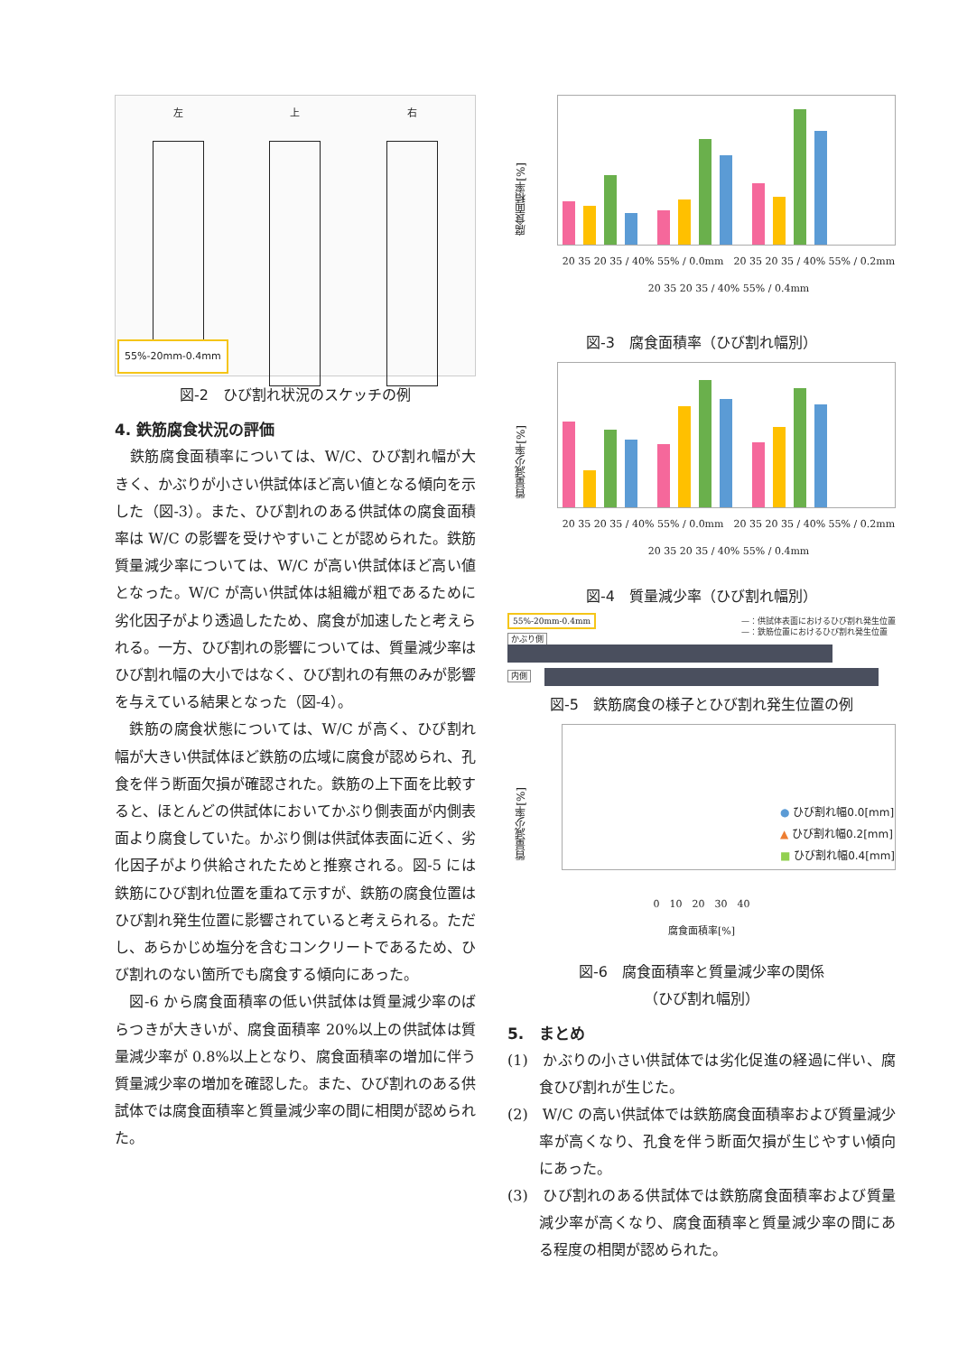左 上 右
55%-20mm-0.4mm
図-2　ひび割れ状況のスケッチの例
4. 鉄筋腐食状況の評価
　鉄筋腐食面積率については、W/C、ひび割れ幅が大きく、かぶりが小さい供試体ほど高い値となる傾向を示した（図-3）。また、ひび割れのある供試体の腐食面積率は W/C の影響を受けやすいことが認められた。鉄筋質量減少率については、W/C が高い供試体ほど高い値となった。W/C が高い供試体は組織が粗であるために劣化因子がより透過したため、腐食が加速したと考えられる。一方、ひび割れの影響については、質量減少率はひび割れ幅の大小ではなく、ひび割れの有無のみが影響を与えている結果となった（図-4）。
　鉄筋の腐食状態については、W/C が高く、ひび割れ幅が大きい供試体ほど鉄筋の広域に腐食が認められ、孔食を伴う断面欠損が確認された。鉄筋の上下面を比較すると、ほとんどの供試体においてかぶり側表面が内側表面より腐食していた。かぶり側は供試体表面に近く、劣化因子がより供給されたためと推察される。図-5 には鉄筋にひび割れ位置を重ねて示すが、鉄筋の腐食位置はひび割れ発生位置に影響されていると考えられる。ただし、あらかじめ塩分を含むコンクリートであるため、ひび割れのない箇所でも腐食する傾向にあった。
　図-6 から腐食面積率の低い供試体は質量減少率のばらつきが大きいが、腐食面積率 20%以上の供試体は質量減少率が 0.8%以上となり、腐食面積率の増加に伴う質量減少率の増加を確認した。また、ひび割れのある供試体では腐食面積率と質量減少率の間に相関が認められた。
腐食面積率[%]
20 35 20 35 / 40% 55% / 0.0mm　20 35 20 35 / 40% 55% / 0.2mm　20 35 20 35 / 40% 55% / 0.4mm
図-3　腐食面積率（ひび割れ幅別）
質量減少率[%]
20 35 20 35 / 40% 55% / 0.0mm　20 35 20 35 / 40% 55% / 0.2mm　20 35 20 35 / 40% 55% / 0.4mm
図-4　質量減少率（ひび割れ幅別）
55%-20mm-0.4mm —：供試体表面におけるひび割れ発生位置
—：鉄筋位置におけるひび割れ発生位置
かぶり側
内側
図-5　鉄筋腐食の様子とひび割れ発生位置の例
質量減少率[%]
● ひび割れ幅0.0[mm]
▲ ひび割れ幅0.2[mm]
■ ひび割れ幅0.4[mm]
0　10　20　30　40
腐食面積率[%]
図-6　腐食面積率と質量減少率の関係
（ひび割れ幅別）
5.　まとめ
(1)　かぶりの小さい供試体では劣化促進の経過に伴い、腐食ひび割れが生じた。
(2)　W/C の高い供試体では鉄筋腐食面積率および質量減少率が高くなり、孔食を伴う断面欠損が生じやすい傾向にあった。
(3)　ひび割れのある供試体では鉄筋腐食面積率および質量減少率が高くなり、腐食面積率と質量減少率の間にある程度の相関が認められた。